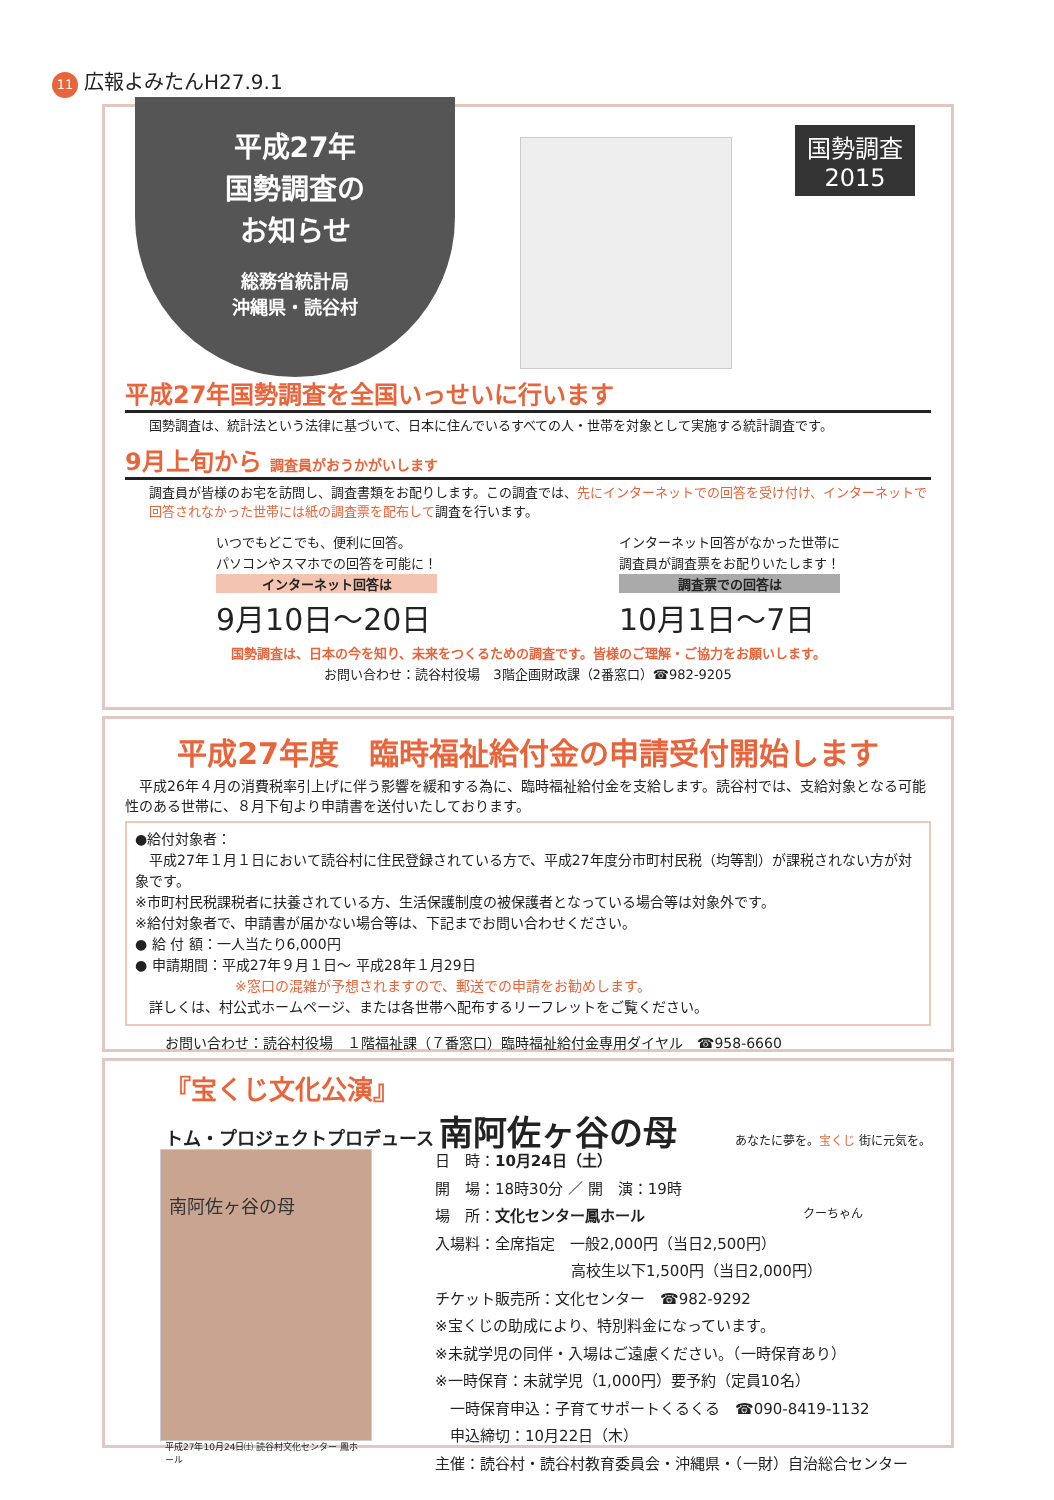11 広報よみたんH27.9.1
平成27年
国勢調査の
お知らせ
総務省統計局
沖縄県・読谷村
国勢調査
2015
平成27年国勢調査を全国いっせいに行います
国勢調査は、統計法という法律に基づいて、日本に住んでいるすべての人・世帯を対象として実施する統計調査です。
9月上旬から 調査員がおうかがいします
調査員が皆様のお宅を訪問し、調査書類をお配りします。この調査では、先にインターネットでの回答を受け付け、インターネットで回答されなかった世帯には紙の調査票を配布して調査を行います。
いつでもどこでも、便利に回答。
パソコンやスマホでの回答を可能に！
インターネット回答は
9月10日～20日
インターネット回答がなかった世帯に
調査員が調査票をお配りいたします！
調査票での回答は
10月1日～7日
国勢調査は、日本の今を知り、未来をつくるための調査です。皆様のご理解・ご協力をお願いします。
お問い合わせ：読谷村役場　3階企画財政課（2番窓口）☎982-9205
平成27年度　臨時福祉給付金の申請受付開始します
　平成26年４月の消費税率引上げに伴う影響を緩和する為に、臨時福祉給付金を支給します。読谷村では、支給対象となる可能性のある世帯に、８月下旬より申請書を送付いたしております。
●給付対象者：
　平成27年１月１日において読谷村に住民登録されている方で、平成27年度分市町村民税（均等割）が課税されない方が対象です。
※市町村民税課税者に扶養されている方、生活保護制度の被保護者となっている場合等は対象外です。
※給付対象者で、申請書が届かない場合等は、下記までお問い合わせください。
● 給 付 額：一人当たり6,000円
● 申請期間：平成27年９月１日～ 平成28年１月29日
※窓口の混雑が予想されますので、郵送での申請をお勧めします。
　詳しくは、村公式ホームページ、または各世帯へ配布するリーフレットをご覧ください。
お問い合わせ：読谷村役場　１階福祉課（７番窓口）臨時福祉給付金専用ダイヤル　☎958-6660
『宝くじ文化公演』
トム・プロジェクトプロデュース 南阿佐ヶ谷の母
南阿佐ヶ谷の母
平成27年10月24日㈯ 読谷村文化センター 鳳ホール
日　時：10月24日（土）
開　場：18時30分 ／ 開　演：19時
場　所：文化センター鳳ホール
入場料：全席指定　一般2,000円（当日2,500円）
高校生以下1,500円（当日2,000円）
チケット販売所：文化センター　☎982-9292
※宝くじの助成により、特別料金になっています。
※未就学児の同伴・入場はご遠慮ください。（一時保育あり）
※一時保育：未就学児（1,000円）要予約（定員10名）
　一時保育申込：子育てサポートくるくる　☎090-8419-1132
　申込締切：10月22日（木）
主催：読谷村・読谷村教育委員会・沖縄県・（一財）自治総合センター
あなたに夢を。宝くじ 街に元気を。
クーちゃん